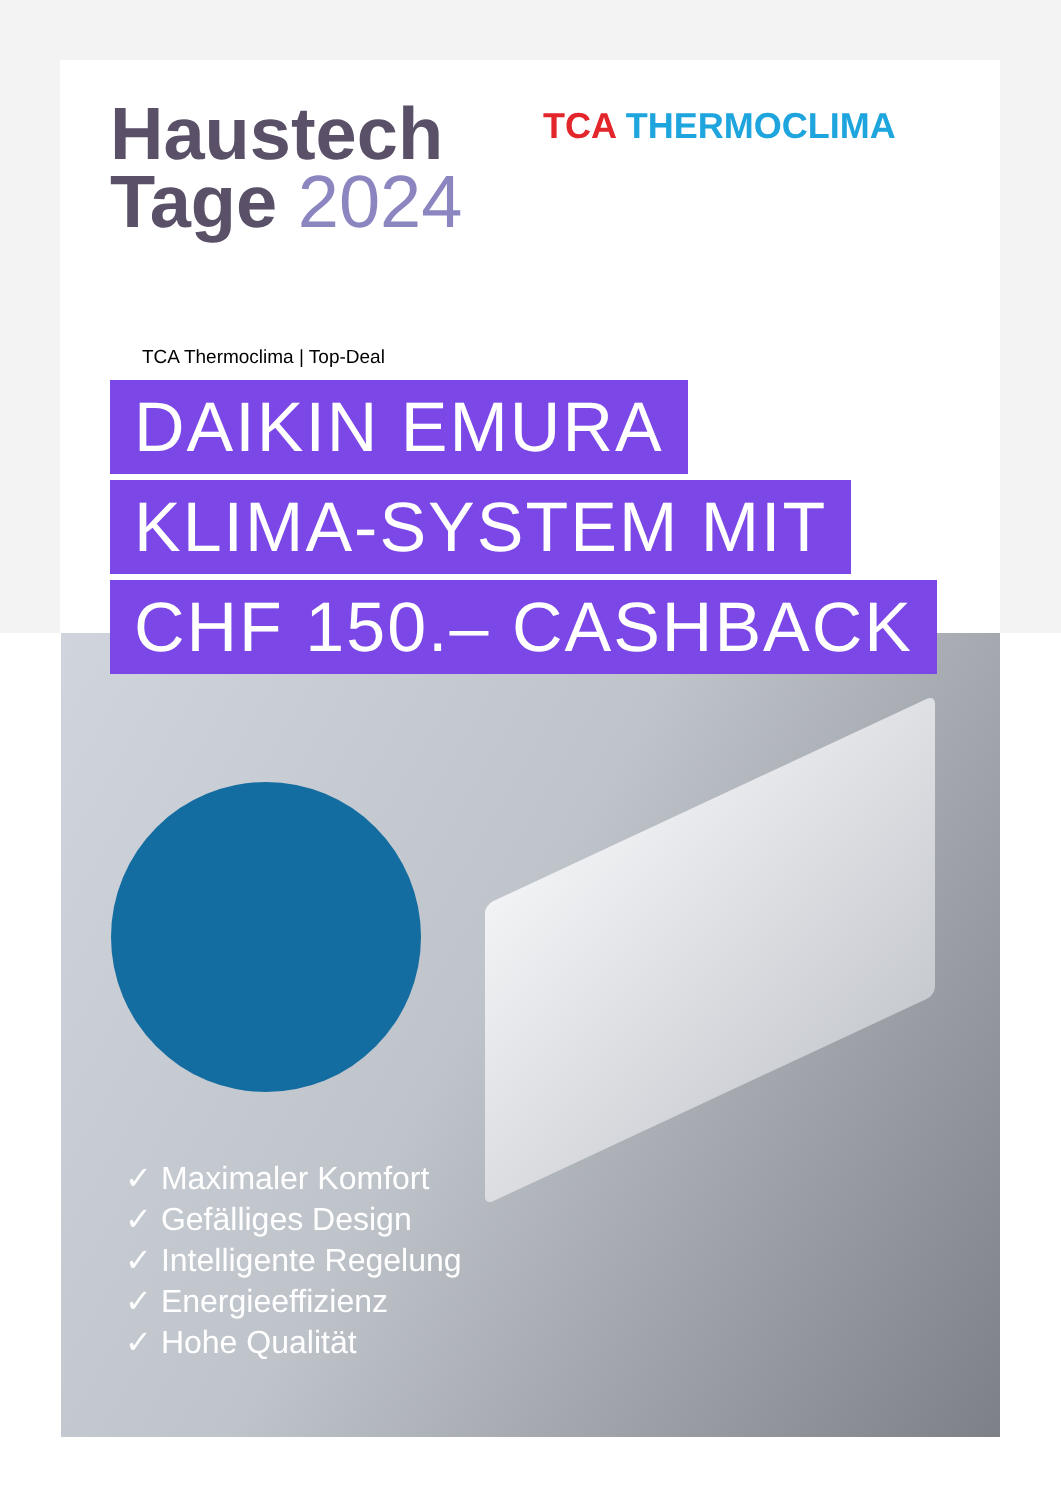TCA THERMOCLIMA
Haustech
Tage 2024
TCA Thermoclima | Top-Deal
DAIKIN EMURA
KLIMA-SYSTEM MIT
CHF 150.– CASHBACK
✓ Maximaler Komfort
✓ Gefälliges Design
✓ Intelligente Regelung
✓ Energieeffizienz
✓ Hohe Qualität